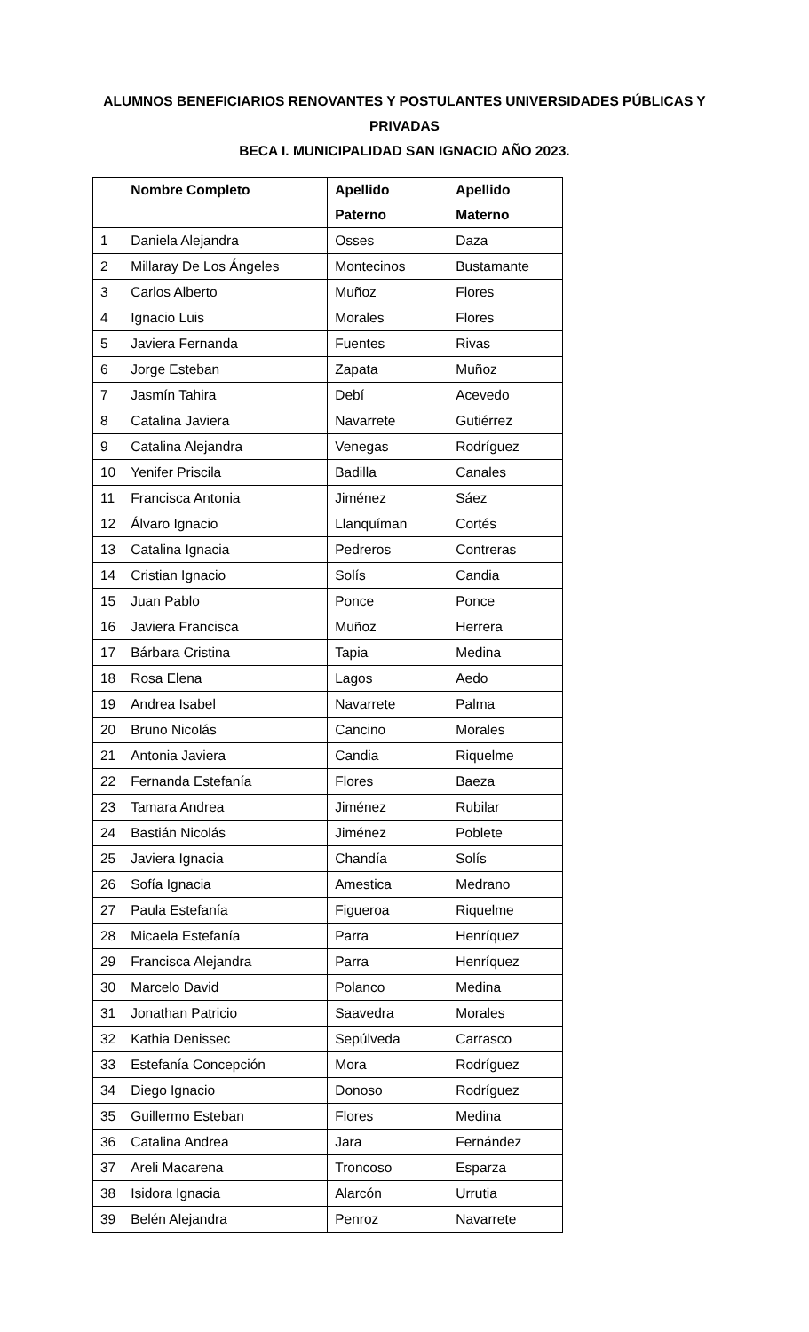ALUMNOS BENEFICIARIOS RENOVANTES Y POSTULANTES UNIVERSIDADES PÚBLICAS Y PRIVADAS
BECA I. MUNICIPALIDAD SAN IGNACIO AÑO 2023.
| | Nombre Completo | Apellido Paterno | Apellido Materno |
| --- | --- | --- | --- |
| 1 | Daniela Alejandra | Osses | Daza |
| 2 | Millaray De Los Ángeles | Montecinos | Bustamante |
| 3 | Carlos Alberto | Muñoz | Flores |
| 4 | Ignacio Luis | Morales | Flores |
| 5 | Javiera Fernanda | Fuentes | Rivas |
| 6 | Jorge Esteban | Zapata | Muñoz |
| 7 | Jasmín Tahira | Debí | Acevedo |
| 8 | Catalina Javiera | Navarrete | Gutiérrez |
| 9 | Catalina Alejandra | Venegas | Rodríguez |
| 10 | Yenifer Priscila | Badilla | Canales |
| 11 | Francisca Antonia | Jiménez | Sáez |
| 12 | Álvaro Ignacio | Llanquíman | Cortés |
| 13 | Catalina Ignacia | Pedreros | Contreras |
| 14 | Cristian Ignacio | Solís | Candia |
| 15 | Juan Pablo | Ponce | Ponce |
| 16 | Javiera Francisca | Muñoz | Herrera |
| 17 | Bárbara Cristina | Tapia | Medina |
| 18 | Rosa Elena | Lagos | Aedo |
| 19 | Andrea Isabel | Navarrete | Palma |
| 20 | Bruno Nicolás | Cancino | Morales |
| 21 | Antonia Javiera | Candia | Riquelme |
| 22 | Fernanda Estefanía | Flores | Baeza |
| 23 | Tamara Andrea | Jiménez | Rubilar |
| 24 | Bastián Nicolás | Jiménez | Poblete |
| 25 | Javiera Ignacia | Chandía | Solís |
| 26 | Sofía Ignacia | Amestica | Medrano |
| 27 | Paula Estefanía | Figueroa | Riquelme |
| 28 | Micaela Estefanía | Parra | Henríquez |
| 29 | Francisca Alejandra | Parra | Henríquez |
| 30 | Marcelo David | Polanco | Medina |
| 31 | Jonathan Patricio | Saavedra | Morales |
| 32 | Kathia Denissec | Sepúlveda | Carrasco |
| 33 | Estefanía Concepción | Mora | Rodríguez |
| 34 | Diego Ignacio | Donoso | Rodríguez |
| 35 | Guillermo Esteban | Flores | Medina |
| 36 | Catalina Andrea | Jara | Fernández |
| 37 | Areli Macarena | Troncoso | Esparza |
| 38 | Isidora Ignacia | Alarcón | Urrutia |
| 39 | Belén Alejandra | Penroz | Navarrete |